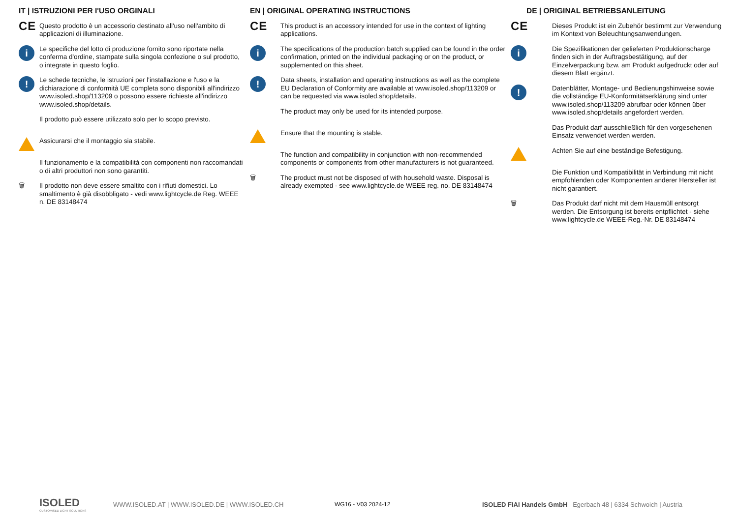IT | ISTRUZIONI PER I'USO ORGINALI
CE
Questo prodotto è un accessorio destinato all'uso nell'ambito di applicazioni di illuminazione.
i
Le specifiche del lotto di produzione fornito sono riportate nella conferma d'ordine, stampate sulla singola confezione o sul prodotto, o integrate in questo foglio.
!
Le schede tecniche, le istruzioni per l'installazione e l'uso e la dichiarazione di conformità UE completa sono disponibili all'indirizzo www.isoled.shop/113209 o possono essere richieste all'indirizzo www.isoled.shop/details.
Il prodotto può essere utilizzato solo per lo scopo previsto.
Assicurarsi che il montaggio sia stabile.
Il funzionamento e la compatibilità con componenti non raccomandati o di altri produttori non sono garantiti.
🗑 Il prodotto non deve essere smaltito con i rifiuti domestici. Lo smaltimento è già disobbligato - vedi www.lightcycle.de Reg. WEEE n. DE 83148474
EN | ORIGINAL OPERATING INSTRUCTIONS
CE
This product is an accessory intended for use in the context of lighting applications.
i
The specifications of the production batch supplied can be found in the order confirmation, printed on the individual packaging or on the product, or supplemented on this sheet.
!
Data sheets, installation and operating instructions as well as the complete EU Declaration of Conformity are available at www.isoled.shop/113209 or can be requested via www.isoled.shop/details.
The product may only be used for its intended purpose.
Ensure that the mounting is stable.
The function and compatibility in conjunction with non-recommended components or components from other manufacturers is not guaranteed.
🗑 The product must not be disposed of with household waste. Disposal is already exempted - see www.lightcycle.de WEEE reg. no. DE 83148474
DE | ORIGINAL BETRIEBSANLEITUNG
CE
Dieses Produkt ist ein Zubehör bestimmt zur Verwendung im Kontext von Beleuchtungsanwendungen.
i
Die Spezifikationen der gelieferten Produktionscharge finden sich in der Auftragsbestätigung, auf der Einzelverpackung bzw. am Produkt aufgedruckt oder auf diesem Blatt ergänzt.
!
Datenblätter, Montage- und Bedienungshinweise sowie die vollständige EU-Konformitätserklärung sind unter www.isoled.shop/113209 abrufbar oder können über www.isoled.shop/details angefordert werden.
Das Produkt darf ausschließlich für den vorgesehenen Einsatz verwendet werden werden.
Achten Sie auf eine beständige Befestigung.
Die Funktion und Kompatibilität in Verbindung mit nicht empfohlenden oder Komponenten anderer Hersteller ist nicht garantiert.
🗑 Das Produkt darf nicht mit dem Hausmüll entsorgt werden. Die Entsorgung ist bereits entpflichtet - siehe www.lightcycle.de WEEE-Reg.-Nr. DE 83148474
ISOLED
CUSTOMISED LIGHT SOLUTIONS
WWW.ISOLED.AT | WWW.ISOLED.DE | WWW.ISOLED.CH WG16 - V03 2024-12
ISOLED FIAI Handels GmbH Egerbach 48 | 6334 Schwoich | Austria